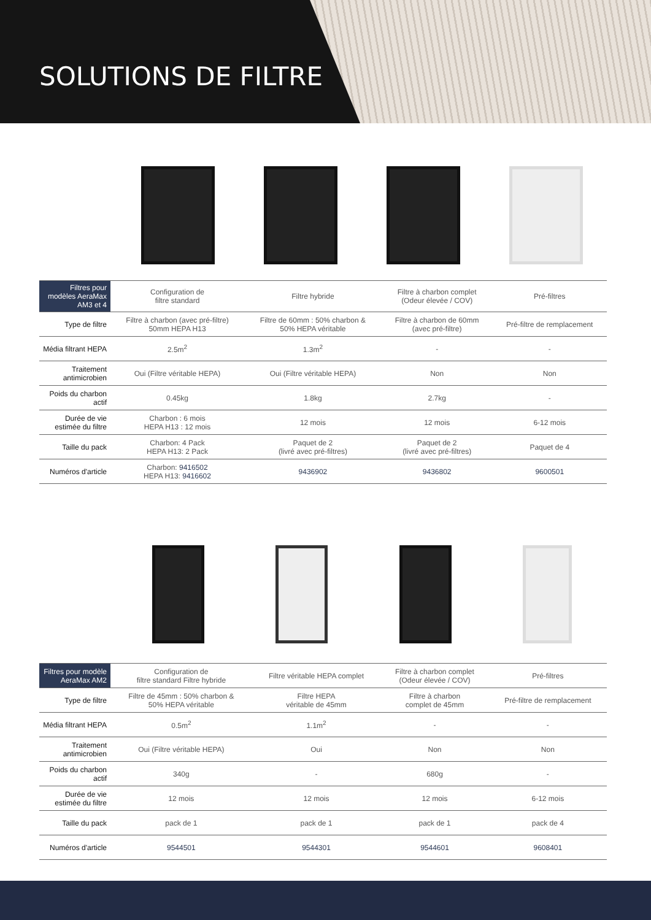SOLUTIONS DE FILTRE
| Filtres pour modèles AeraMax AM3 et 4 | Configuration de filtre standard | Filtre hybride | Filtre à charbon complet (Odeur élevée / COV) | Pré-filtres |
| Type de filtre | Filtre à charbon (avec pré-filtre) 50mm HEPA H13 | Filtre de 60mm : 50% charbon & 50% HEPA véritable | Filtre à charbon de 60mm (avec pré-filtre) | Pré-filtre de remplacement |
| Média filtrant HEPA | 2.5m<sup>2</sup> | 1.3m<sup>2</sup> | - | - |
| Traitement antimicrobien | Oui (Filtre véritable HEPA) | Oui (Filtre véritable HEPA) | Non | Non |
| Poids du charbon actif | 0.45kg | 1.8kg | 2.7kg | - |
| Durée de vie estimée du filtre | Charbon : 6 mois HEPA H13 : 12 mois | 12 mois | 12 mois | 6-12 mois |
| Taille du pack | Charbon: 4 Pack HEPA H13: 2 Pack | Paquet de 2 (livré avec pré-filtres) | Paquet de 2 (livré avec pré-filtres) | Paquet de 4 |
| Numéros d'article | Charbon: 9416502 HEPA H13: 9416602 | 9436902 | 9436802 | 9600501 |
| Filtres pour modèle AeraMax AM2 | Configuration de filtre standard Filtre hybride | Filtre véritable HEPA complet | Filtre à charbon complet (Odeur élevée / COV) | Pré-filtres |
| Type de filtre | Filtre de 45mm : 50% charbon & 50% HEPA véritable | Filtre HEPA véritable de 45mm | Filtre à charbon complet de 45mm | Pré-filtre de remplacement |
| Média filtrant HEPA | 0.5m<sup>2</sup> | 1.1m<sup>2</sup> | - | - |
| Traitement antimicrobien | Oui (Filtre véritable HEPA) | Oui | Non | Non |
| Poids du charbon actif | 340g | - | 680g | - |
| Durée de vie estimée du filtre | 12 mois | 12 mois | 12 mois | 6-12 mois |
| Taille du pack | pack de 1 | pack de 1 | pack de 1 | pack de 4 |
| Numéros d'article | 9544501 | 9544301 | 9544601 | 9608401 |